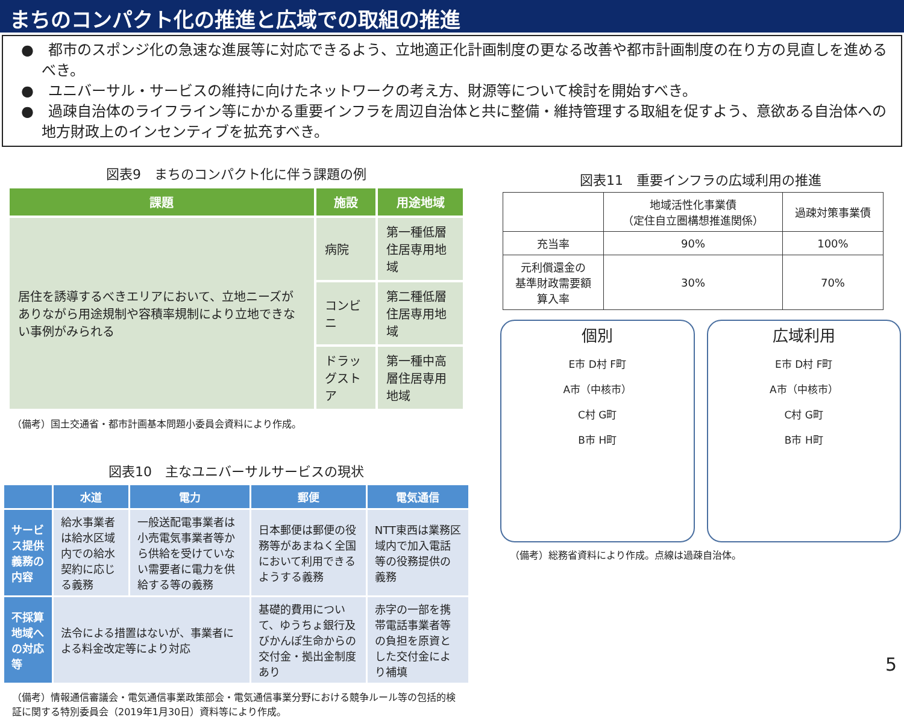まちのコンパクト化の推進と広域での取組の推進
●　都市のスポンジ化の急速な進展等に対応できるよう、立地適正化計画制度の更なる改善や都市計画制度の在り方の見直しを進めるべき。
●　ユニバーサル・サービスの維持に向けたネットワークの考え方、財源等について検討を開始すべき。
●　過疎自治体のライフライン等にかかる重要インフラを周辺自治体と共に整備・維持管理する取組を促すよう、意欲ある自治体への地方財政上のインセンティブを拡充すべき。
図表9　まちのコンパクト化に伴う課題の例
| 課題 | 施設 | 用途地域 |
| --- | --- | --- |
| 居住を誘導するべきエリアにおいて、立地ニーズがありながら用途規制や容積率規制により立地できない事例がみられる | 病院 | 第一種低層住居専用地域 |
| | コンビニ | 第二種低層住居専用地域 |
| | ドラッグストア | 第一種中高層住居専用地域 |
（備考）国土交通省・都市計画基本問題小委員会資料により作成。
図表10　主なユニバーサルサービスの現状
| | 水道 | 電力 | 郵便 | 電気通信 |
| --- | --- | --- | --- | --- |
| サービス提供義務の内容 | 給水事業者は給水区域内での給水契約に応じる義務 | 一般送配電事業者は小売電気事業者等から供給を受けていない需要者に電力を供給する等の義務 | 日本郵便は郵便の役務等があまねく全国において利用できるようする義務 | NTT東西は業務区域内で加入電話等の役務提供の義務 |
| 不採算地域への対応等 | 法令による措置はないが、事業者による料金改定等により対応 | | 基礎的費用について、ゆうちょ銀行及びかんぽ生命からの交付金・拠出金制度あり | 赤字の一部を携帯電話事業者等の負担を原資とした交付金により補填 |
（備考）情報通信審議会・電気通信事業政策部会・電気通信事業分野における競争ルール等の包括的検証に関する特別委員会（2019年1月30日）資料等により作成。
図表11　重要インフラの広域利用の推進
| | 地域活性化事業債 （定住自立圏構想推進関係） | 過疎対策事業債 |
| 充当率 | 90% | 100% |
| 元利償還金の 基準財政需要額 算入率 | 30% | 70% |
個別
E市 D村 F町
A市（中核市）
C村 G町
B市 H町
広域利用
E市 D村 F町
A市（中核市）
C村 G町
B市 H町
（備考）総務省資料により作成。点線は過疎自治体。
5